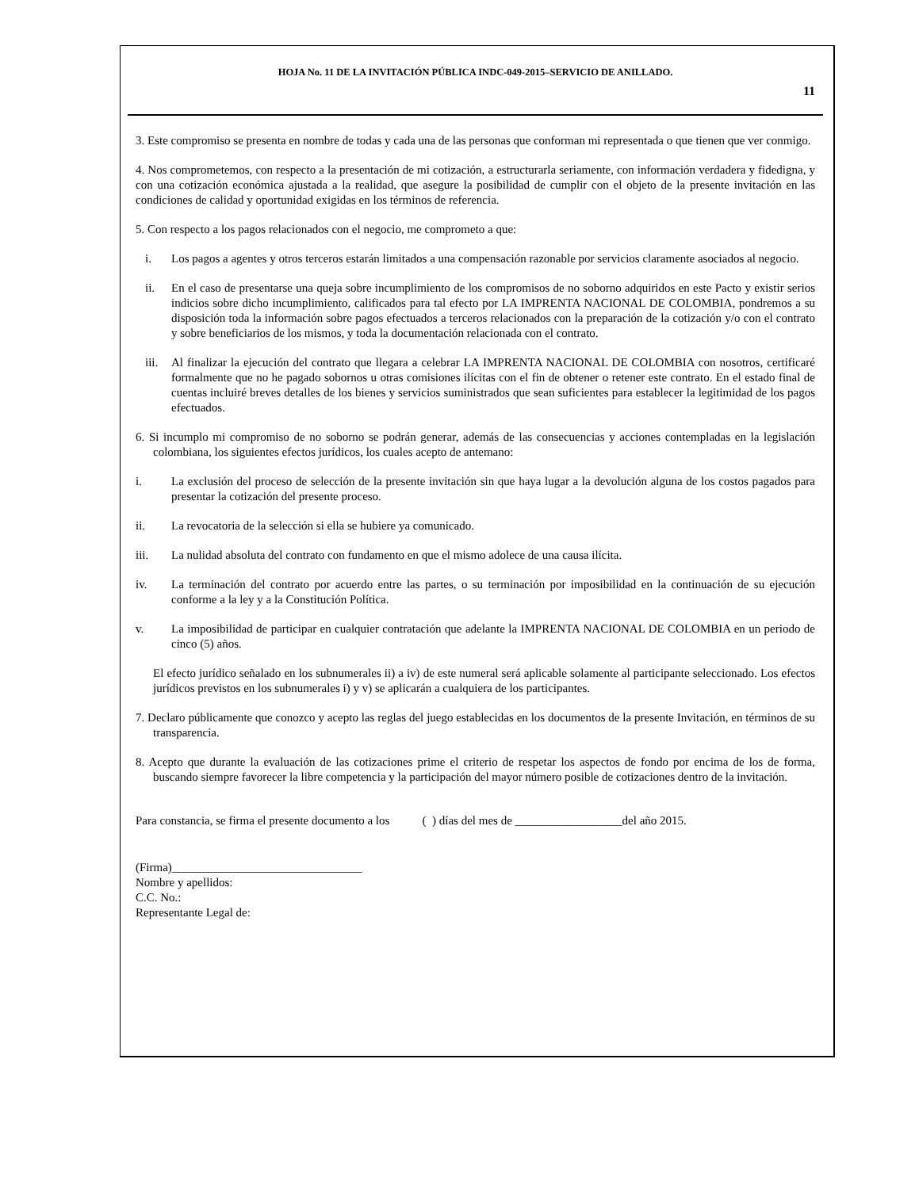HOJA No. 11 DE LA INVITACIÓN PÚBLICA INDC-049-2015–SERVICIO DE ANILLADO.
11
3. Este compromiso se presenta en nombre de todas y cada una de las personas que conforman mi representada o que tienen que ver conmigo.
4. Nos comprometemos, con respecto a la presentación de mi cotización, a estructurarla seriamente, con información verdadera y fidedigna, y con una cotización económica ajustada a la realidad, que asegure la posibilidad de cumplir con el objeto de la presente invitación en las condiciones de calidad y oportunidad exigidas en los términos de referencia.
5. Con respecto a los pagos relacionados con el negocio, me comprometo a que:
i. Los pagos a agentes y otros terceros estarán limitados a una compensación razonable por servicios claramente asociados al negocio.
ii. En el caso de presentarse una queja sobre incumplimiento de los compromisos de no soborno adquiridos en este Pacto y existir serios indicios sobre dicho incumplimiento, calificados para tal efecto por LA IMPRENTA NACIONAL DE COLOMBIA, pondremos a su disposición toda la información sobre pagos efectuados a terceros relacionados con la preparación de la cotización y/o con el contrato y sobre beneficiarios de los mismos, y toda la documentación relacionada con el contrato.
iii. Al finalizar la ejecución del contrato que llegara a celebrar LA IMPRENTA NACIONAL DE COLOMBIA con nosotros, certificaré formalmente que no he pagado sobornos u otras comisiones ilícitas con el fin de obtener o retener este contrato. En el estado final de cuentas incluiré breves detalles de los bienes y servicios suministrados que sean suficientes para establecer la legitimidad de los pagos efectuados.
6. Si incumplo mi compromiso de no soborno se podrán generar, además de las consecuencias y acciones contempladas en la legislación colombiana, los siguientes efectos jurídicos, los cuales acepto de antemano:
i. La exclusión del proceso de selección de la presente invitación sin que haya lugar a la devolución alguna de los costos pagados para presentar la cotización del presente proceso.
ii. La revocatoria de la selección si ella se hubiere ya comunicado.
iii. La nulidad absoluta del contrato con fundamento en que el mismo adolece de una causa ilícita.
iv. La terminación del contrato por acuerdo entre las partes, o su terminación por imposibilidad en la continuación de su ejecución conforme a la ley y a la Constitución Política.
v. La imposibilidad de participar en cualquier contratación que adelante la IMPRENTA NACIONAL DE COLOMBIA en un periodo de cinco (5) años.
El efecto jurídico señalado en los subnumerales ii) a iv) de este numeral será aplicable solamente al participante seleccionado. Los efectos jurídicos previstos en los subnumerales i) y v) se aplicarán a cualquiera de los participantes.
7. Declaro públicamente que conozco y acepto las reglas del juego establecidas en los documentos de la presente Invitación, en términos de su transparencia.
8. Acepto que durante la evaluación de las cotizaciones prime el criterio de respetar los aspectos de fondo por encima de los de forma, buscando siempre favorecer la libre competencia y la participación del mayor número posible de cotizaciones dentro de la invitación.
Para constancia, se firma el presente documento a los ( ) días del mes de __________________del año 2015.
(Firma)________________________________
Nombre y apellidos:
C.C. No.:
Representante Legal de: